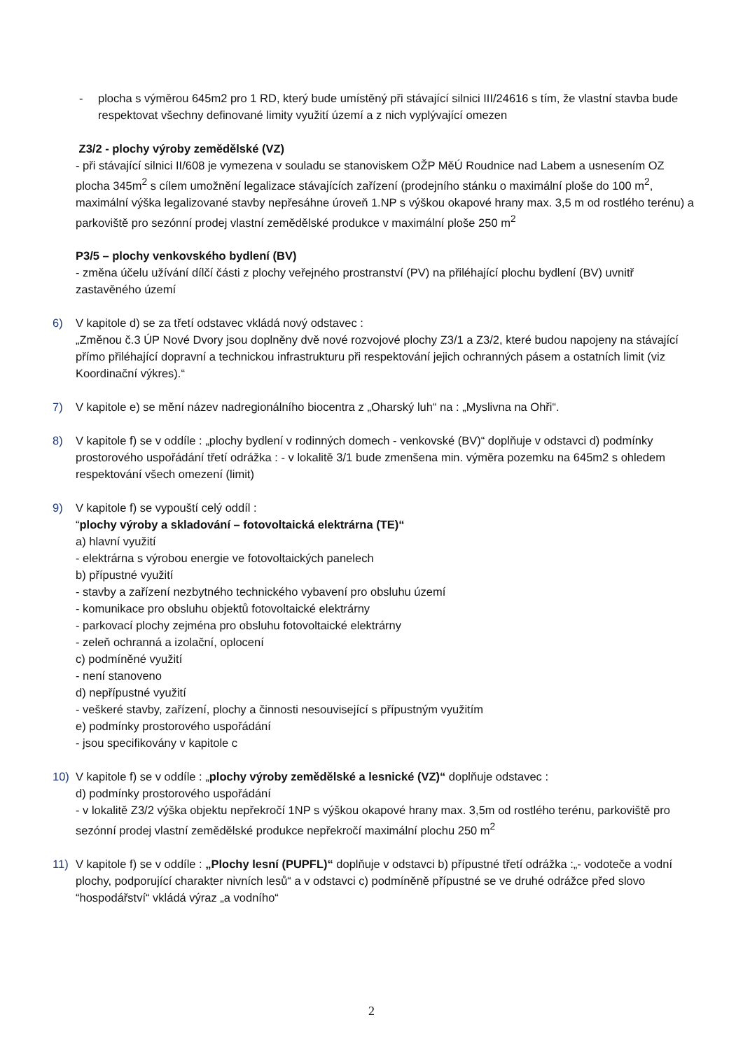- plocha s výměrou 645m2 pro 1 RD, který bude umístěný při stávající silnici III/24616 s tím, že vlastní stavba bude respektovat všechny definované limity využití území a z nich vyplývající omezen
Z3/2 - plochy výroby zemědělské (VZ)
- při stávající silnici II/608 je vymezena v souladu se stanoviskem OŽP MěÚ Roudnice nad Labem a usnesením OZ plocha 345m<sup>2</sup> s cílem umožnění legalizace stávajících zařízení (prodejního stánku o maximální ploše do 100 m<sup>2</sup>, maximální výška legalizované stavby nepřesáhne úroveň 1.NP s výškou okapové hrany max. 3,5 m od rostlého terénu) a parkoviště pro sezónní prodej vlastní zemědělské produkce v maximální ploše 250 m<sup>2</sup>
P3/5 – plochy venkovského bydlení (BV)
- změna účelu užívání dílčí části z plochy veřejného prostranství (PV) na přiléhající plochu bydlení (BV) uvnitř zastavěného území
6) V kapitole d) se za třetí odstavec vkládá nový odstavec :
„Změnou č.3 ÚP Nové Dvory jsou doplněny dvě nové rozvojové plochy Z3/1 a Z3/2, které budou napojeny na stávající přímo přiléhající dopravní a technickou infrastrukturu při respektování jejich ochranných pásem a ostatních limit (viz Koordinační výkres).“
7) V kapitole e) se mění název nadregionálního biocentra z „Oharský luh“ na : „Myslivna na Ohři“.
8) V kapitole f) se v oddíle : „plochy bydlení v rodinných domech - venkovské (BV)“ doplňuje v odstavci d) podmínky prostorového uspořádání třetí odrážka : - v lokalitě 3/1 bude zmenšena min. výměra pozemku na 645m2 s ohledem respektování všech omezení (limit)
9) V kapitole f) se vypouští celý oddíl :
“plochy výroby a skladování – fotovoltaická elektrárna (TE)“
a) hlavní využití
- elektrárna s výrobou energie ve fotovoltaických panelech
b) přípustné využití
- stavby a zařízení nezbytného technického vybavení pro obsluhu území
- komunikace pro obsluhu objektů fotovoltaické elektrárny
- parkovací plochy zejména pro obsluhu fotovoltaické elektrárny
- zeleň ochranná a izolační, oplocení
c) podmíněné využití
- není stanoveno
d) nepřípustné využití
- veškeré stavby, zařízení, plochy a činnosti nesouvisející s přípustným využitím
e) podmínky prostorového uspořádání
- jsou specifikovány v kapitole c
10) V kapitole f) se v oddíle : „plochy výroby zemědělské a lesnické (VZ)“ doplňuje odstavec :
d) podmínky prostorového uspořádání
- v lokalitě Z3/2 výška objektu nepřekročí 1NP s výškou okapové hrany max. 3,5m od rostlého terénu, parkoviště pro sezónní prodej vlastní zemědělské produkce nepřekročí maximální plochu 250 m<sup>2</sup>
11) V kapitole f) se v oddíle : „Plochy lesní (PUPFL)“ doplňuje v odstavci b) přípustné třetí odrážka :„- vodoteče a vodní plochy, podporující charakter nivních lesů“ a v odstavci c) podmíněně přípustné se ve druhé odrážce před slovo “hospodářství“ vkládá výraz „a vodního“
2